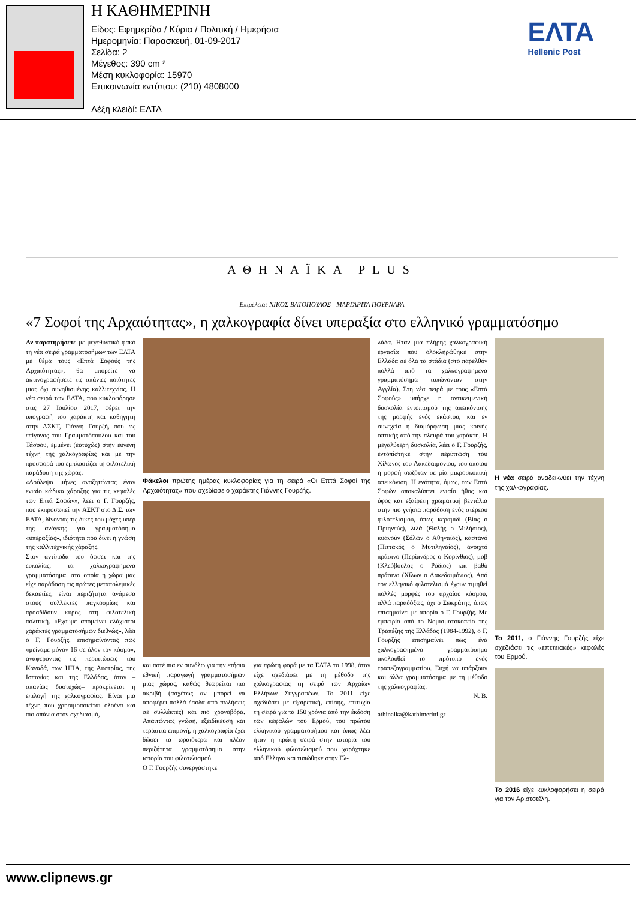Η ΚΑΘΗΜΕΡΙΝΗ
Είδος: Εφημερίδα / Κύρια / Πολιτική / Ημερήσια
Ημερομηνία: Παρασκευή, 01-09-2017
Σελίδα: 2
Μέγεθος: 390 cm ²
Μέση κυκλοφορία: 15970
Επικοινωνία εντύπου: (210) 4808000
Λέξη κλειδί: ΕΛΤΑ
ΕΛΤΑ
Hellenic Post
ΑΘΗΝΑΪΚΑ PLUS
Επιμέλεια: ΝΙΚΟΣ ΒΑΤΟΠΟΥΛΟΣ - ΜΑΡΓΑΡΙΤΑ ΠΟΥΡΝΑΡΑ
«7 Σοφοί της Αρχαιότητας», η χαλκογραφία δίνει υπεραξία στο ελληνικό γραμματόσημο
Αν παρατηρήσετε με μεγεθυντικό φακό τη νέα σειρά γραμματοσήμων των ΕΛΤΑ με θέμα τους «Επτά Σοφούς της Αρχαιότητας», θα μπορείτε να ακτινογραφήσετε τις σπάνιες ποιότητες μιας όχι συνηθισμένης καλλιτεχνίας. Η νέα σειρά των ΕΛΤΑ, που κυκλοφόρησε στις 27 Ιουλίου 2017, φέρει την υπογραφή του χαράκτη και καθηγητή στην ΑΣΚΤ, Γιάννη Γουρζή, που ως επίγονος του Γραμματόπουλου και του Τάσσου, εμμένει (ευτυχώς) στην ευγενή τέχνη της χαλκογραφίας και με την προσφορά του εμπλουτίζει τη φιλοτελική παράδοση της χώρας.
«Δούλεψα μήνες αναζητώντας έναν ενιαίο κώδικα χάραξης για τις κεφαλές των Επτά Σοφών», λέει ο Γ. Γουρζής, που εκπροσωπεί την ΑΣΚΤ στο Δ.Σ. των ΕΛΤΑ, δίνοντας τις δικές του μάχες υπέρ της ανάγκης για γραμματόσημα «υπεραξίας», ιδιότητα που δίνει η γνώση της καλλιτεχνικής χάραξης.
Στον αντίποδα του όφσετ και της ευκολίας, τα χαλκογραφημένα γραμματόσημα, στα οποία η χώρα μας είχε παράδοση τις πρώτες μεταπολεμικές δεκαετίες, είναι περιζήτητα ανάμεσα στους συλλέκτες παγκοσμίως και προσδίδουν κύρος στη φιλοτελική πολιτική. «Εχουμε απομείνει ελάχιστοι χαράκτες γραμματοσήμων διεθνώς», λέει ο Γ. Γουρζής, επισημαίνοντας πως «μείναμε μόνον 16 σε όλον τον κόσμο», αναφέροντας τις περιπτώσεις του Καναδά, των ΗΠΑ, της Αυστρίας, της Ισπανίας και της Ελλάδας, όταν –σπανίως δυστυχώς– προκρίνεται η επιλογή της χαλκογραφίας. Είναι μια τέχνη που χρησιμοποιείται ολοένα και πιο σπάνια στον σχεδιασμό,
Φάκελοι πρώτης ημέρας κυκλοφορίας για τη σειρά «Οι Επτά Σοφοί της Αρχαιότητας» που σχεδίασε ο χαράκτης Γιάννης Γουρζής.
και ποτέ πια εν συνόλω για την ετήσια εθνική παραγωγή γραμματοσήμων μιας χώρας, καθώς θεωρείται πιο ακριβή (ασχέτως αν μπορεί να αποφέρει πολλά έσοδα από πωλήσεις σε συλλέκτες) και πιο χρονοβόρα. Απαιτώντας γνώση, εξειδίκευση και τεράστια επιμονή, η χαλκογραφία έχει δώσει τα ωραιότερα και πλέον περιζήτητα γραμματόσημα στην ιστορία του φιλοτελισμού.
Ο Γ. Γουρζής συνεργάστηκε
για πρώτη φορά με τα ΕΛΤΑ το 1998, όταν είχε σχεδιάσει με τη μέθοδο της χαλκογραφίας τη σειρά των Αρχαίων Ελλήνων Συγγραφέων. Το 2011 είχε σχεδιάσει με εξαιρετική, επίσης, επιτυχία τη σειρά για τα 150 χρόνια από την έκδοση των κεφαλών του Ερμού, του πρώτου ελληνικού γραμματοσήμου και όπως λέει ήταν η πρώτη σειρά στην ιστορία του ελληνικού φιλοτελισμού που χαράχτηκε από Ελληνα και τυπώθηκε στην Ελ-
λάδα. Ηταν μια πλήρης χαλκογραφική εργασία που ολοκληρώθηκε στην Ελλάδα σε όλα τα στάδια (στο παρελθόν πολλά από τα χαλκογραφημένα γραμματόσημα τυπώνονταν στην Αγγλία). Στη νέα σειρά με τους «Επτά Σοφούς» υπήρχε η αντικειμενική δυσκολία εντοπισμού της απεικόνισης της μορφής ενός εκάστου, και εν συνεχεία η διαμόρφωση μιας κοινής οπτικής από την πλευρά του χαράκτη. Η μεγαλύτερη δυσκολία, λέει ο Γ. Γουρζής, εντοπίστηκε στην περίπτωση του Χίλωνος του Λακεδαιμονίου, του οποίου η μορφή σωζόταν σε μία μικροσκοπική απεικόνιση. Η ενότητα, όμως, των Επτά Σοφών αποκαλύπτει ενιαίο ήθος και ύφος και εξαίρετη χρωματική βεντάλια στην πιο γνήσια παράδοση ενός στέρεου φιλοτελισμού, όπως κεραμιδί (Βίας ο Πριηνεύς), λιλά (Θαλής ο Μιλήσιος), κυανούν (Σόλων ο Αθηναίος), καστανό (Πιττακός ο Μυτιληναίος), ανοιχτό πράσινο (Περίανδρος ο Κορίνθιος), μοβ (Κλεόβουλος ο Ρόδιος) και βαθύ πράσινο (Χίλων ο Λακεδαιμόνιος). Από τον ελληνικό φιλοτελισμό έχουν τιμηθεί πολλές μορφές του αρχαίου κόσμου, αλλά παραδόξως, όχι ο Σωκράτης, όπως επισημαίνει με απορία ο Γ. Γουρζής. Με εμπειρία από το Νομισματοκοπείο της Τραπέζης της Ελλάδος (1984-1992), ο Γ. Γουρζής επισημαίνει πως ένα χαλκογραφημένο γραμματόσημο ακολουθεί το πρότυπο ενός τραπεζογραμματίου. Ευχή να υπάρξουν και άλλα γραμματόσημα με τη μέθοδο της χαλκογραφίας.
Ν. Β.
athinaika@kathimerini.gr
Η νέα σειρά αναδεικνύει την τέχνη της χαλκογραφίας.
Το 2011, ο Γιάννης Γουρζής είχε σχεδιάσει τις «επετειακές» κεφαλές του Ερμού.
Το 2016 είχε κυκλοφορήσει η σειρά για τον Αριστοτέλη.
www.clipnews.gr